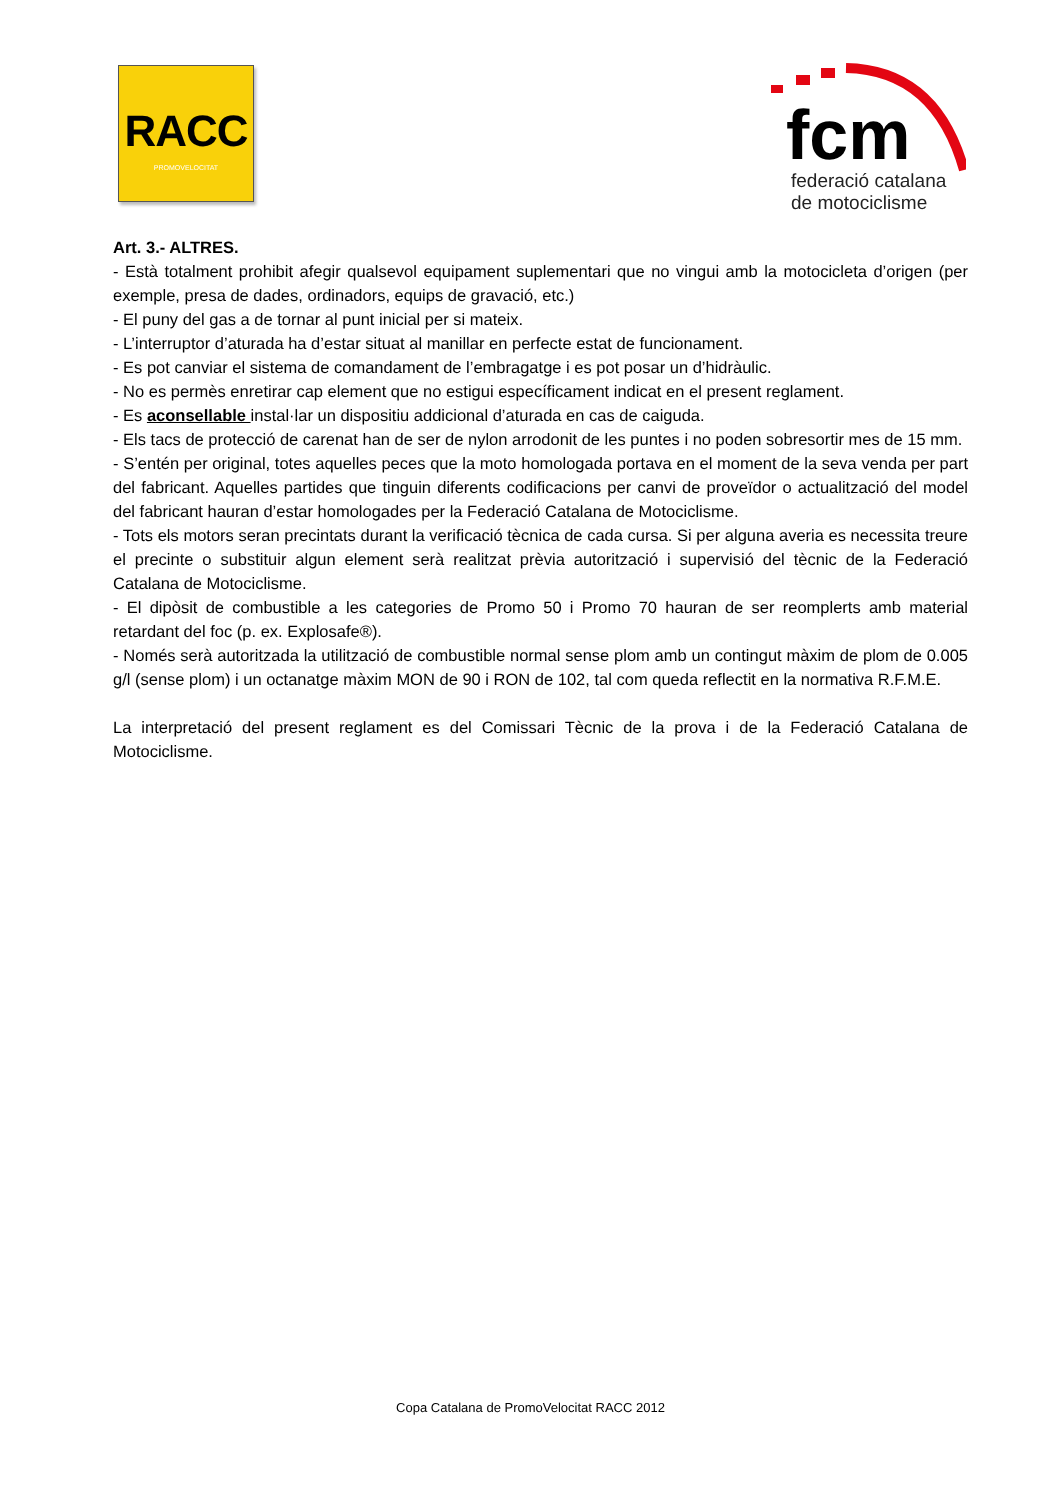RACC
PROMOVELOCITAT
fcm
federació catalana
de motociclisme
Art. 3.- ALTRES.
- Està totalment prohibit afegir qualsevol equipament suplementari que no vingui amb la motocicleta d’origen (per exemple, presa de dades, ordinadors, equips de gravació, etc.)
- El puny del gas a de tornar al punt inicial per si mateix.
- L’interruptor d’aturada ha d’estar situat al manillar en perfecte estat de funcionament.
- Es pot canviar el sistema de comandament de l’embragatge i es pot posar un d’hidràulic.
- No es permès enretirar cap element que no estigui específicament indicat en el present reglament.
- Es aconsellable instal·lar un dispositiu addicional d’aturada en cas de caiguda.
- Els tacs de protecció de carenat han de ser de nylon arrodonit de les puntes i no poden sobresortir mes de 15 mm.
- S’entén per original, totes aquelles peces que la moto homologada portava en el moment de la seva venda per part del fabricant. Aquelles partides que tinguin diferents codificacions per canvi de proveïdor o actualització del model del fabricant hauran d’estar homologades per la Federació Catalana de Motociclisme.
- Tots els motors seran precintats durant la verificació tècnica de cada cursa. Si per alguna averia es necessita treure el precinte o substituir algun element serà realitzat prèvia autorització i supervisió del tècnic de la Federació Catalana de Motociclisme.
- El dipòsit de combustible a les categories de Promo 50 i Promo 70 hauran de ser reomplerts amb material retardant del foc (p. ex. Explosafe®).
- Només serà autoritzada la utilització de combustible normal sense plom amb un contingut màxim de plom de 0.005 g/l (sense plom) i un octanatge màxim MON de 90 i RON de 102, tal com queda reflectit en la normativa R.F.M.E.
La interpretació del present reglament es del Comissari Tècnic de la prova i de la Federació Catalana de Motociclisme.
Copa Catalana de PromoVelocitat RACC 2012